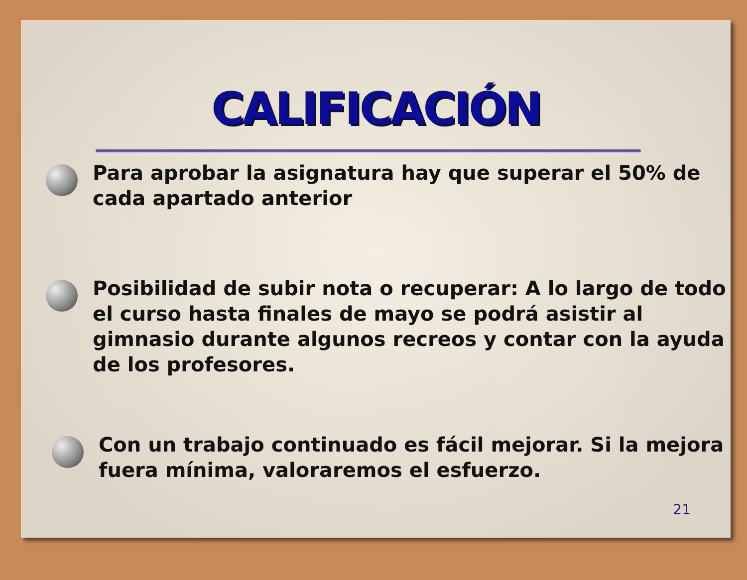CALIFICACIÓN
Para aprobar la asignatura hay que superar el 50% de cada apartado anterior
Posibilidad de subir nota o recuperar: A lo largo de todo el curso hasta finales de mayo se podrá asistir al gimnasio durante algunos recreos y contar con la ayuda de los profesores.
Con un trabajo continuado es fácil mejorar. Si la mejora fuera mínima, valoraremos el esfuerzo.
21